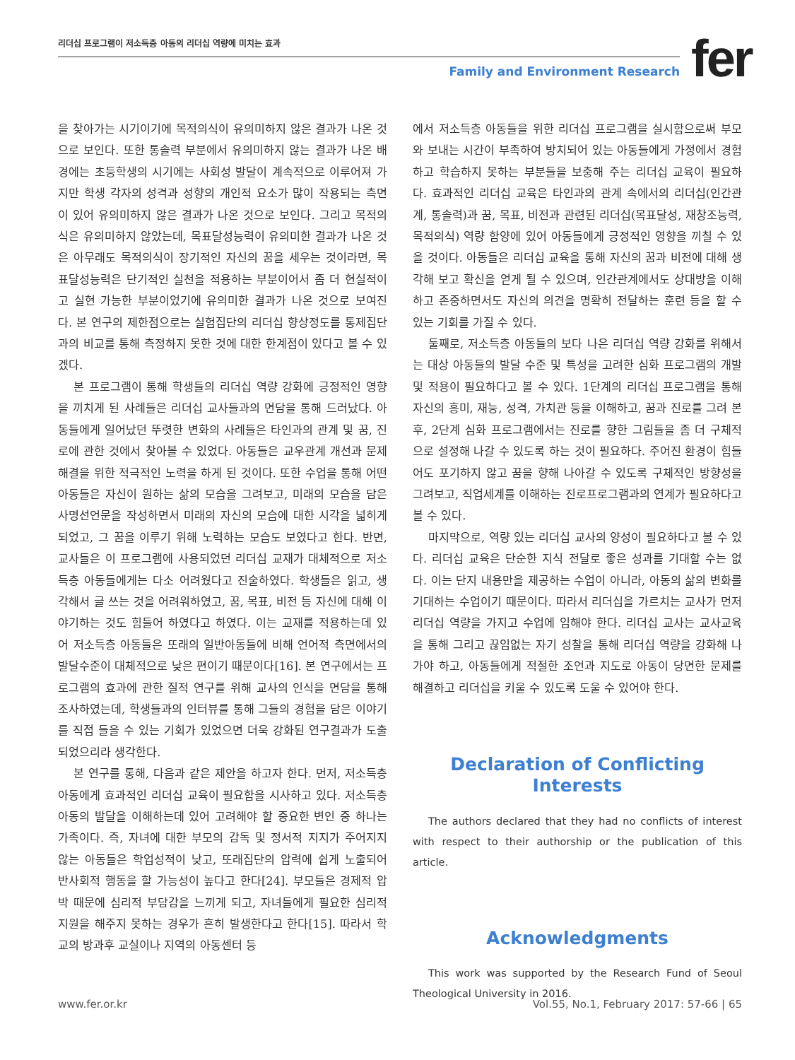리더십 프로그램이 저소득층 아동의 리더십 역량에 미치는 효과
Family and Environment Research
fer
을 찾아가는 시기이기에 목적의식이 유의미하지 않은 결과가 나온 것으로 보인다. 또한 통솔력 부분에서 유의미하지 않는 결과가 나온 배경에는 초등학생의 시기에는 사회성 발달이 계속적으로 이루어져 가지만 학생 각자의 성격과 성향의 개인적 요소가 많이 작용되는 측면이 있어 유의미하지 않은 결과가 나온 것으로 보인다. 그리고 목적의식은 유의미하지 않았는데, 목표달성능력이 유의미한 결과가 나온 것은 아무래도 목적의식이 장기적인 자신의 꿈을 세우는 것이라면, 목표달성능력은 단기적인 실천을 적용하는 부분이어서 좀 더 현실적이고 실현 가능한 부분이었기에 유의미한 결과가 나온 것으로 보여진다. 본 연구의 제한점으로는 실험집단의 리더십 향상정도를 통제집단과의 비교를 통해 측정하지 못한 것에 대한 한계점이 있다고 볼 수 있겠다.
본 프로그램이 통해 학생들의 리더십 역량 강화에 긍정적인 영향을 끼치게 된 사례들은 리더십 교사들과의 면담을 통해 드러났다. 아동들에게 일어났던 뚜렷한 변화의 사례들은 타인과의 관계 및 꿈, 진로에 관한 것에서 찾아볼 수 있었다. 아동들은 교우관계 개선과 문제해결을 위한 적극적인 노력을 하게 된 것이다. 또한 수업을 통해 어떤 아동들은 자신이 원하는 삶의 모습을 그려보고, 미래의 모습을 담은 사명선언문을 작성하면서 미래의 자신의 모습에 대한 시각을 넓히게 되었고, 그 꿈을 이루기 위해 노력하는 모습도 보였다고 한다. 반면, 교사들은 이 프로그램에 사용되었던 리더십 교재가 대체적으로 저소득층 아동들에게는 다소 어려웠다고 진술하였다. 학생들은 읽고, 생각해서 글 쓰는 것을 어려워하였고, 꿈, 목표, 비전 등 자신에 대해 이야기하는 것도 힘들어 하였다고 하였다. 이는 교재를 적용하는데 있어 저소득층 아동들은 또래의 일반아동들에 비해 언어적 측면에서의 발달수준이 대체적으로 낮은 편이기 때문이다[16]. 본 연구에서는 프로그램의 효과에 관한 질적 연구를 위해 교사의 인식을 면담을 통해 조사하였는데, 학생들과의 인터뷰를 통해 그들의 경험을 담은 이야기를 직접 들을 수 있는 기회가 있었으면 더욱 강화된 연구결과가 도출되었으리라 생각한다.
본 연구를 통해, 다음과 같은 제안을 하고자 한다. 먼저, 저소득층 아동에게 효과적인 리더십 교육이 필요함을 시사하고 있다. 저소득층 아동의 발달을 이해하는데 있어 고려해야 할 중요한 변인 중 하나는 가족이다. 즉, 자녀에 대한 부모의 감독 및 정서적 지지가 주어지지 않는 아동들은 학업성적이 낮고, 또래집단의 압력에 쉽게 노출되어 반사회적 행동을 할 가능성이 높다고 한다[24]. 부모들은 경제적 압박 때문에 심리적 부담감을 느끼게 되고, 자녀들에게 필요한 심리적 지원을 해주지 못하는 경우가 흔히 발생한다고 한다[15]. 따라서 학교의 방과후 교실이나 지역의 아동센터 등
에서 저소득층 아동들을 위한 리더십 프로그램을 실시함으로써 부모와 보내는 시간이 부족하여 방치되어 있는 아동들에게 가정에서 경험하고 학습하지 못하는 부분들을 보충해 주는 리더십 교육이 필요하다. 효과적인 리더십 교육은 타인과의 관계 속에서의 리더십(인간관계, 통솔력)과 꿈, 목표, 비전과 관련된 리더십(목표달성, 재창조능력, 목적의식) 역량 함양에 있어 아동들에게 긍정적인 영향을 끼칠 수 있을 것이다. 아동들은 리더십 교육을 통해 자신의 꿈과 비전에 대해 생각해 보고 확신을 얻게 될 수 있으며, 인간관계에서도 상대방을 이해하고 존중하면서도 자신의 의견을 명확히 전달하는 훈련 등을 할 수 있는 기회를 가질 수 있다.
둘째로, 저소득층 아동들의 보다 나은 리더십 역량 강화를 위해서는 대상 아동들의 발달 수준 및 특성을 고려한 심화 프로그램의 개발 및 적용이 필요하다고 볼 수 있다. 1단계의 리더십 프로그램을 통해 자신의 흥미, 재능, 성격, 가치관 등을 이해하고, 꿈과 진로를 그려 본 후, 2단계 심화 프로그램에서는 진로를 향한 그림들을 좀 더 구체적으로 설정해 나갈 수 있도록 하는 것이 필요하다. 주어진 환경이 힘들어도 포기하지 않고 꿈을 향해 나아갈 수 있도록 구체적인 방향성을 그려보고, 직업세계를 이해하는 진로프로그램과의 연계가 필요하다고 볼 수 있다.
마지막으로, 역량 있는 리더십 교사의 양성이 필요하다고 볼 수 있다. 리더십 교육은 단순한 지식 전달로 좋은 성과를 기대할 수는 없다. 이는 단지 내용만을 제공하는 수업이 아니라, 아동의 삶의 변화를 기대하는 수업이기 때문이다. 따라서 리더십을 가르치는 교사가 먼저 리더십 역량을 가지고 수업에 임해야 한다. 리더십 교사는 교사교육을 통해 그리고 끊임없는 자기 성찰을 통해 리더십 역량을 강화해 나가야 하고, 아동들에게 적절한 조언과 지도로 아동이 당면한 문제를 해결하고 리더십을 키울 수 있도록 도울 수 있어야 한다.
Declaration of Conflicting Interests
The authors declared that they had no conflicts of interest with respect to their authorship or the publication of this article.
Acknowledgments
This work was supported by the Research Fund of Seoul Theological University in 2016.
www.fer.or.kr Vol.55, No.1, February 2017: 57-66 | 65